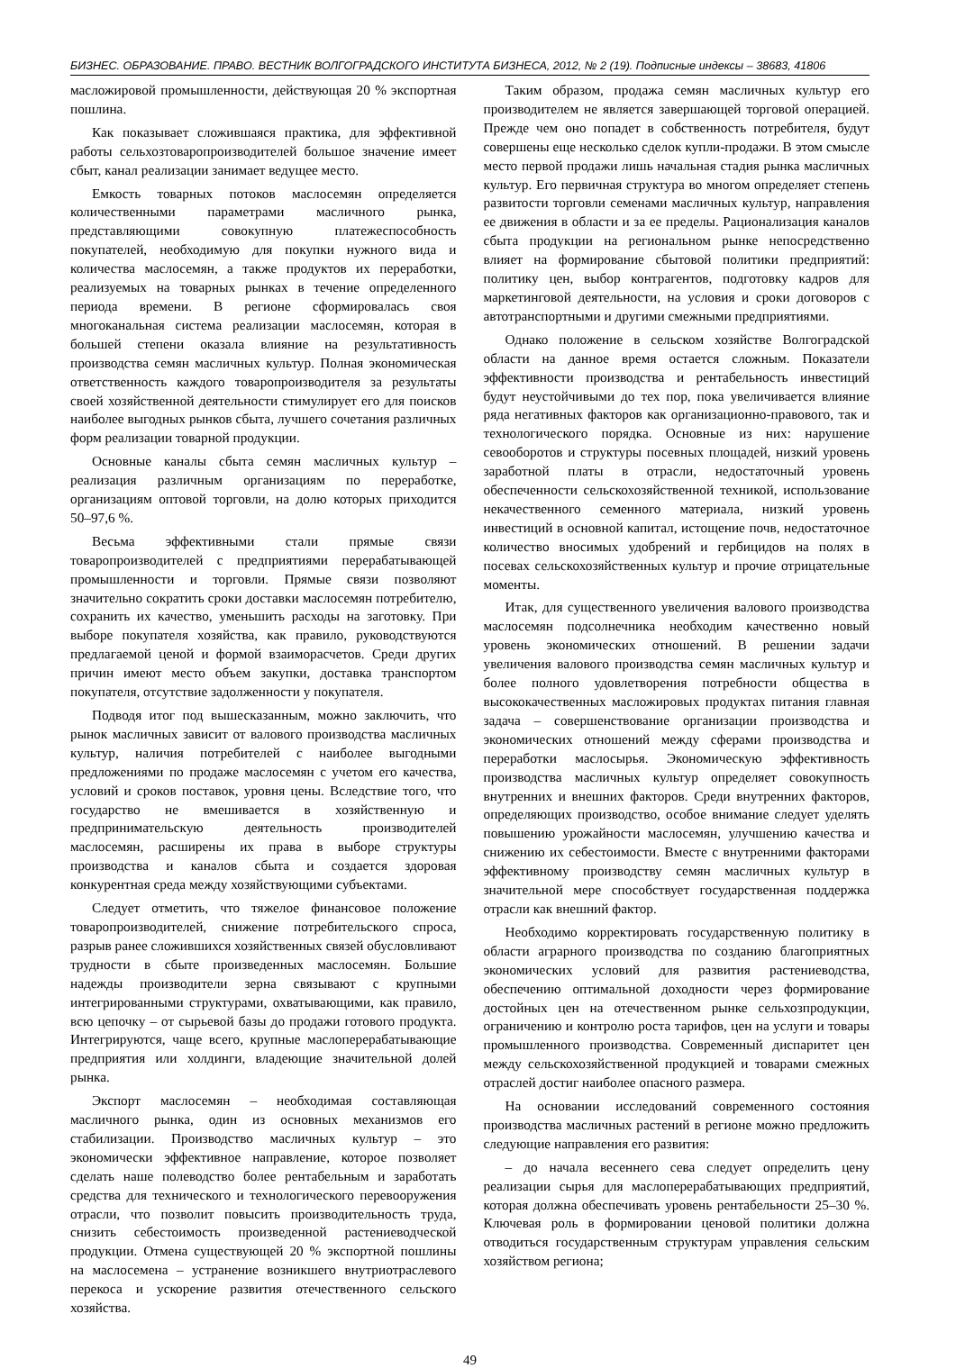БИЗНЕС. ОБРАЗОВАНИЕ. ПРАВО. ВЕСТНИК ВОЛГОГРАДСКОГО ИНСТИТУТА БИЗНЕСА, 2012, № 2 (19). Подписные индексы – 38683, 41806
масложировой промышленности, действующая 20 % экспортная пошлина.
Как показывает сложившаяся практика, для эффективной работы сельхозтоваропроизводителей большое значение имеет сбыт, канал реализации занимает ведущее место.
Емкость товарных потоков маслосемян определяется количественными параметрами масличного рынка, представляющими совокупную платежеспособность покупателей, необходимую для покупки нужного вида и количества маслосемян, а также продуктов их переработки, реализуемых на товарных рынках в течение определенного периода времени. В регионе сформировалась своя многоканальная система реализации маслосемян, которая в большей степени оказала влияние на результативность производства семян масличных культур. Полная экономическая ответственность каждого товаропроизводителя за результаты своей хозяйственной деятельности стимулирует его для поисков наиболее выгодных рынков сбыта, лучшего сочетания различных форм реализации товарной продукции.
Основные каналы сбыта семян масличных культур – реализация различным организациям по переработке, организациям оптовой торговли, на долю которых приходится 50–97,6 %.
Весьма эффективными стали прямые связи товаропроизводителей с предприятиями перерабатывающей промышленности и торговли. Прямые связи позволяют значительно сократить сроки доставки маслосемян потребителю, сохранить их качество, уменьшить расходы на заготовку. При выборе покупателя хозяйства, как правило, руководствуются предлагаемой ценой и формой взаиморасчетов. Среди других причин имеют место объем закупки, доставка транспортом покупателя, отсутствие задолженности у покупателя.
Подводя итог под вышесказанным, можно заключить, что рынок масличных зависит от валового производства масличных культур, наличия потребителей с наиболее выгодными предложениями по продаже маслосемян с учетом его качества, условий и сроков поставок, уровня цены. Вследствие того, что государство не вмешивается в хозяйственную и предпринимательскую деятельность производителей маслосемян, расширены их права в выборе структуры производства и каналов сбыта и создается здоровая конкурентная среда между хозяйствующими субъектами.
Следует отметить, что тяжелое финансовое положение товаропроизводителей, снижение потребительского спроса, разрыв ранее сложившихся хозяйственных связей обусловливают трудности в сбыте произведенных маслосемян. Большие надежды производители зерна связывают с крупными интегрированными структурами, охватывающими, как правило, всю цепочку – от сырьевой базы до продажи готового продукта. Интегрируются, чаще всего, крупные маслоперерабатывающие предприятия или холдинги, владеющие значительной долей рынка.
Экспорт маслосемян – необходимая составляющая масличного рынка, один из основных механизмов его стабилизации. Производство масличных культур – это экономически эффективное направление, которое позволяет сделать наше полеводство более рентабельным и заработать средства для технического и технологического перевооружения отрасли, что позволит повысить производительность труда, снизить себестоимость произведенной растениеводческой продукции. Отмена существующей 20 % экспортной пошлины на маслосемена – устранение возникшего внутриотраслевого перекоса и ускорение развития отечественного сельского хозяйства.
Таким образом, продажа семян масличных культур его производителем не является завершающей торговой операцией. Прежде чем оно попадет в собственность потребителя, будут совершены еще несколько сделок купли-продажи. В этом смысле место первой продажи лишь начальная стадия рынка масличных культур. Его первичная структура во многом определяет степень развитости торговли семенами масличных культур, направления ее движения в области и за ее пределы. Рационализация каналов сбыта продукции на региональном рынке непосредственно влияет на формирование сбытовой политики предприятий: политику цен, выбор контрагентов, подготовку кадров для маркетинговой деятельности, на условия и сроки договоров с автотранспортными и другими смежными предприятиями.
Однако положение в сельском хозяйстве Волгоградской области на данное время остается сложным. Показатели эффективности производства и рентабельность инвестиций будут неустойчивыми до тех пор, пока увеличивается влияние ряда негативных факторов как организационно-правового, так и технологического порядка. Основные из них: нарушение севооборотов и структуры посевных площадей, низкий уровень заработной платы в отрасли, недостаточный уровень обеспеченности сельскохозяйственной техникой, использование некачественного семенного материала, низкий уровень инвестиций в основной капитал, истощение почв, недостаточное количество вносимых удобрений и гербицидов на полях в посевах сельскохозяйственных культур и прочие отрицательные моменты.
Итак, для существенного увеличения валового производства маслосемян подсолнечника необходим качественно новый уровень экономических отношений. В решении задачи увеличения валового производства семян масличных культур и более полного удовлетворения потребности общества в высококачественных масложировых продуктах питания главная задача – совершенствование организации производства и экономических отношений между сферами производства и переработки маслосырья. Экономическую эффективность производства масличных культур определяет совокупность внутренних и внешних факторов. Среди внутренних факторов, определяющих производство, особое внимание следует уделять повышению урожайности маслосемян, улучшению качества и снижению их себестоимости. Вместе с внутренними факторами эффективному производству семян масличных культур в значительной мере способствует государственная поддержка отрасли как внешний фактор.
Необходимо корректировать государственную политику в области аграрного производства по созданию благоприятных экономических условий для развития растениеводства, обеспечению оптимальной доходности через формирование достойных цен на отечественном рынке сельхозпродукции, ограничению и контролю роста тарифов, цен на услуги и товары промышленного производства. Современный диспаритет цен между сельскохозяйственной продукцией и товарами смежных отраслей достиг наиболее опасного размера.
На основании исследований современного состояния производства масличных растений в регионе можно предложить следующие направления его развития:
– до начала весеннего сева следует определить цену реализации сырья для маслоперерабатывающих предприятий, которая должна обеспечивать уровень рентабельности 25–30 %. Ключевая роль в формировании ценовой политики должна отводиться государственным структурам управления сельским хозяйством региона;
49